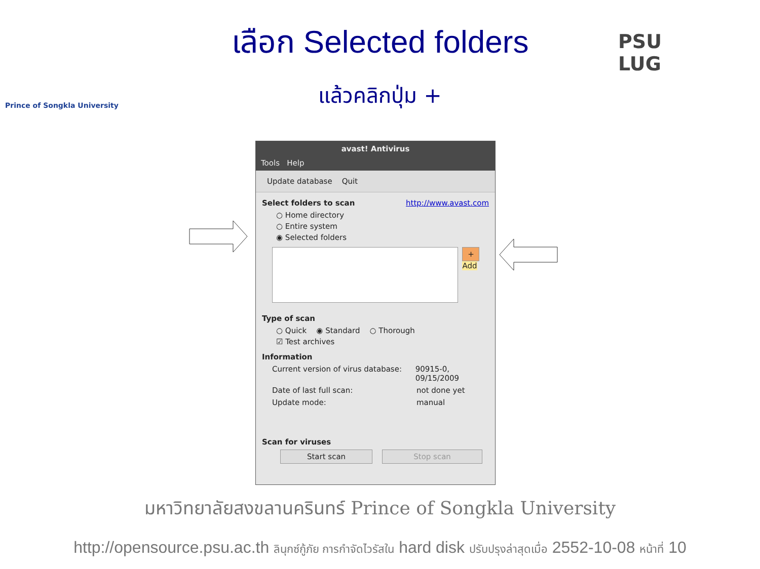Prince of Songkla University
PSU
LUG
เลือก Selected folders
แล้วคลิกปุ่ม +
avast! Antivirus
Tools Help
Update database Quit
Select folders to scan http://www.avast.com
○ Home directory
○ Entire system
◉ Selected folders
+
Add
Type of scan
○ Quick ◉ Standard ○ Thorough
☑ Test archives
Information
Current version of virus database: 90915-0, 09/15/2009
Date of last full scan: not done yet
Update mode: manual
Scan for viruses
Start scan Stop scan
มหาวิทยาลัยสงขลานครินทร์ Prince of Songkla University
http://opensource.psu.ac.th ลินุกซ์กู้ภัย การกำจัดไวรัสใน hard disk ปรับปรุงล่าสุดเมื่อ 2552-10-08 หน้าที่ 10